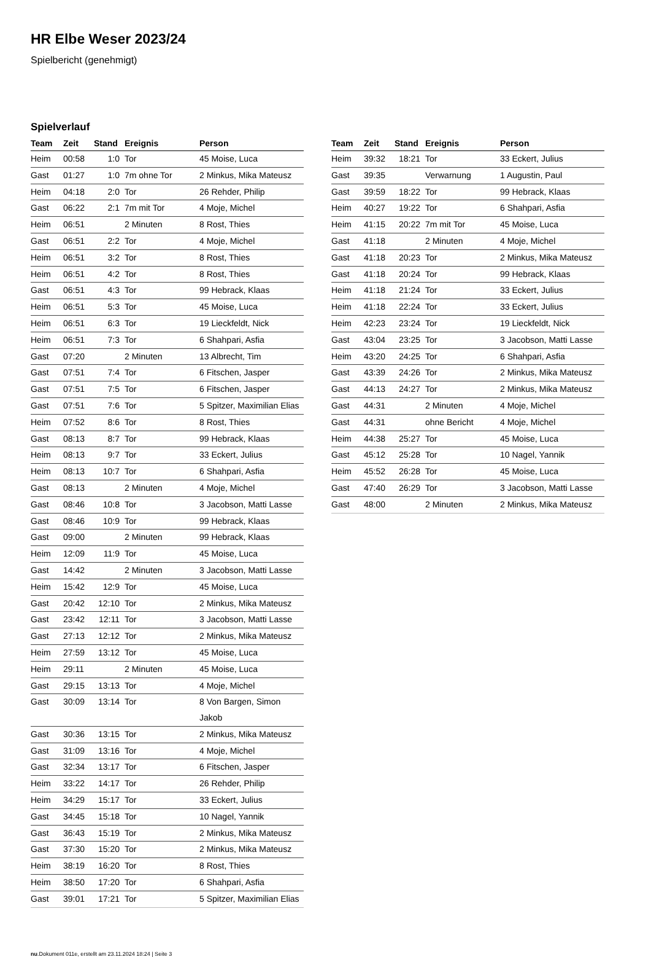HR Elbe Weser 2023/24
Spielbericht (genehmigt)
Spielverlauf
| Team | Zeit | Stand | Ereignis | Person |
| --- | --- | --- | --- | --- |
| Heim | 00:58 | 1:0 | Tor | 45 Moise, Luca |
| Gast | 01:27 | 1:0 | 7m ohne Tor | 2 Minkus, Mika Mateusz |
| Heim | 04:18 | 2:0 | Tor | 26 Rehder, Philip |
| Gast | 06:22 | 2:1 | 7m mit Tor | 4 Moje, Michel |
| Heim | 06:51 | | 2 Minuten | 8 Rost, Thies |
| Gast | 06:51 | 2:2 | Tor | 4 Moje, Michel |
| Heim | 06:51 | 3:2 | Tor | 8 Rost, Thies |
| Heim | 06:51 | 4:2 | Tor | 8 Rost, Thies |
| Gast | 06:51 | 4:3 | Tor | 99 Hebrack, Klaas |
| Heim | 06:51 | 5:3 | Tor | 45 Moise, Luca |
| Heim | 06:51 | 6:3 | Tor | 19 Lieckfeldt, Nick |
| Heim | 06:51 | 7:3 | Tor | 6 Shahpari, Asfia |
| Gast | 07:20 | | 2 Minuten | 13 Albrecht, Tim |
| Gast | 07:51 | 7:4 | Tor | 6 Fitschen, Jasper |
| Gast | 07:51 | 7:5 | Tor | 6 Fitschen, Jasper |
| Gast | 07:51 | 7:6 | Tor | 5 Spitzer, Maximilian Elias |
| Heim | 07:52 | 8:6 | Tor | 8 Rost, Thies |
| Gast | 08:13 | 8:7 | Tor | 99 Hebrack, Klaas |
| Heim | 08:13 | 9:7 | Tor | 33 Eckert, Julius |
| Heim | 08:13 | 10:7 | Tor | 6 Shahpari, Asfia |
| Gast | 08:13 | | 2 Minuten | 4 Moje, Michel |
| Gast | 08:46 | 10:8 | Tor | 3 Jacobson, Matti Lasse |
| Gast | 08:46 | 10:9 | Tor | 99 Hebrack, Klaas |
| Gast | 09:00 | | 2 Minuten | 99 Hebrack, Klaas |
| Heim | 12:09 | 11:9 | Tor | 45 Moise, Luca |
| Gast | 14:42 | | 2 Minuten | 3 Jacobson, Matti Lasse |
| Heim | 15:42 | 12:9 | Tor | 45 Moise, Luca |
| Gast | 20:42 | 12:10 | Tor | 2 Minkus, Mika Mateusz |
| Gast | 23:42 | 12:11 | Tor | 3 Jacobson, Matti Lasse |
| Gast | 27:13 | 12:12 | Tor | 2 Minkus, Mika Mateusz |
| Heim | 27:59 | 13:12 | Tor | 45 Moise, Luca |
| Heim | 29:11 | | 2 Minuten | 45 Moise, Luca |
| Gast | 29:15 | 13:13 | Tor | 4 Moje, Michel |
| Gast | 30:09 | 13:14 | Tor | 8 Von Bargen, Simon Jakob |
| Gast | 30:36 | 13:15 | Tor | 2 Minkus, Mika Mateusz |
| Gast | 31:09 | 13:16 | Tor | 4 Moje, Michel |
| Gast | 32:34 | 13:17 | Tor | 6 Fitschen, Jasper |
| Heim | 33:22 | 14:17 | Tor | 26 Rehder, Philip |
| Heim | 34:29 | 15:17 | Tor | 33 Eckert, Julius |
| Gast | 34:45 | 15:18 | Tor | 10 Nagel, Yannik |
| Gast | 36:43 | 15:19 | Tor | 2 Minkus, Mika Mateusz |
| Gast | 37:30 | 15:20 | Tor | 2 Minkus, Mika Mateusz |
| Heim | 38:19 | 16:20 | Tor | 8 Rost, Thies |
| Heim | 38:50 | 17:20 | Tor | 6 Shahpari, Asfia |
| Gast | 39:01 | 17:21 | Tor | 5 Spitzer, Maximilian Elias |
| Team | Zeit | Stand | Ereignis | Person |
| --- | --- | --- | --- | --- |
| Heim | 39:32 | 18:21 | Tor | 33 Eckert, Julius |
| Gast | 39:35 | | Verwarnung | 1 Augustin, Paul |
| Gast | 39:59 | 18:22 | Tor | 99 Hebrack, Klaas |
| Heim | 40:27 | 19:22 | Tor | 6 Shahpari, Asfia |
| Heim | 41:15 | 20:22 | 7m mit Tor | 45 Moise, Luca |
| Gast | 41:18 | | 2 Minuten | 4 Moje, Michel |
| Gast | 41:18 | 20:23 | Tor | 2 Minkus, Mika Mateusz |
| Gast | 41:18 | 20:24 | Tor | 99 Hebrack, Klaas |
| Heim | 41:18 | 21:24 | Tor | 33 Eckert, Julius |
| Heim | 41:18 | 22:24 | Tor | 33 Eckert, Julius |
| Heim | 42:23 | 23:24 | Tor | 19 Lieckfeldt, Nick |
| Gast | 43:04 | 23:25 | Tor | 3 Jacobson, Matti Lasse |
| Heim | 43:20 | 24:25 | Tor | 6 Shahpari, Asfia |
| Gast | 43:39 | 24:26 | Tor | 2 Minkus, Mika Mateusz |
| Gast | 44:13 | 24:27 | Tor | 2 Minkus, Mika Mateusz |
| Gast | 44:31 | | 2 Minuten | 4 Moje, Michel |
| Gast | 44:31 | | ohne Bericht | 4 Moje, Michel |
| Heim | 44:38 | 25:27 | Tor | 45 Moise, Luca |
| Gast | 45:12 | 25:28 | Tor | 10 Nagel, Yannik |
| Heim | 45:52 | 26:28 | Tor | 45 Moise, Luca |
| Gast | 47:40 | 26:29 | Tor | 3 Jacobson, Matti Lasse |
| Gast | 48:00 | | 2 Minuten | 2 Minkus, Mika Mateusz |
nu.Dokument 011e, erstellt am 23.11.2024 18:24 | Seite 3